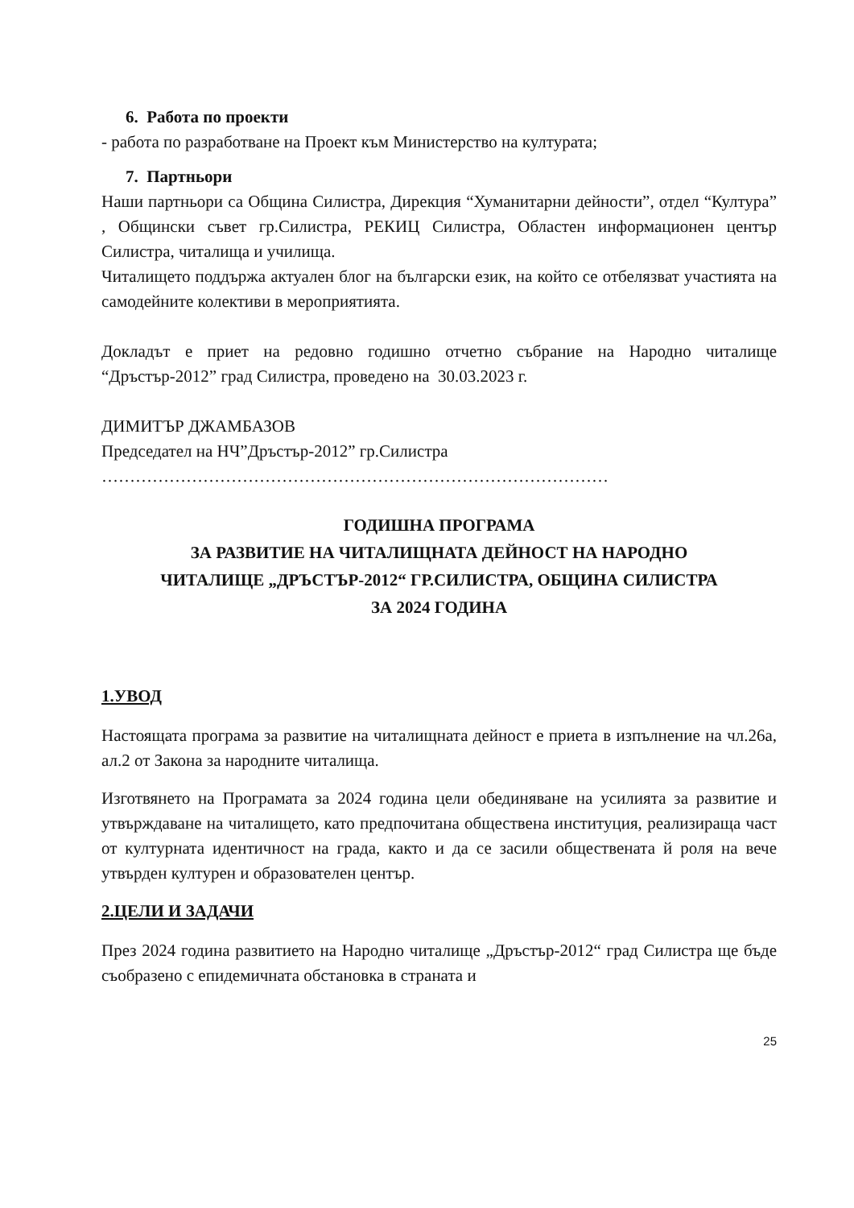6. Работа по проекти
- работа по разработване на Проект към Министерство на културата;
7. Партньори
Наши партньори са Община Силистра, Дирекция “Хуманитарни дейности”, отдел “Култура” , Общински съвет гр.Силистра, РЕКИЦ Силистра, Областен информационен център Силистра, читалища и училища.
Читалището поддържа актуален блог на български език, на който се отбелязват участията на самодейните колективи в мероприятията.
Докладът е приет на редовно годишно отчетно събрание на Народно читалище “Дръстър-2012” град Силистра, проведено на 30.03.2023 г.
ДИМИТЪР ДЖАМБАЗОВ
Председател на НЧ”Дръстър-2012” гр.Силистра
………………………………………………………………………………
ГОДИШНА ПРОГРАМА
ЗА РАЗВИТИЕ НА ЧИТАЛИЩНАТА ДЕЙНОСТ НА НАРОДНО
ЧИТАЛИЩЕ „ДРЪСТЪР-2012“ ГР.СИЛИСТРА, ОБЩИНА СИЛИСТРА
ЗА 2024 ГОДИНА
1.УВОД
Настоящата програма за развитие на читалищната дейност е приета в изпълнение на чл.26а, ал.2 от Закона за народните читалища.
Изготвянето на Програмата за 2024 година цели обединяване на усилията за развитие и утвърждаване на читалището, като предпочитана обществена институция, реализираща част от културната идентичност на града, както и да се засили обществената й роля на вече утвърден културен и образователен център.
2.ЦЕЛИ И ЗАДАЧИ
През 2024 година развитието на Народно читалище „Дръстър-2012“ град Силистра ще бъде съобразено с епидемичната обстановка в страната и
25